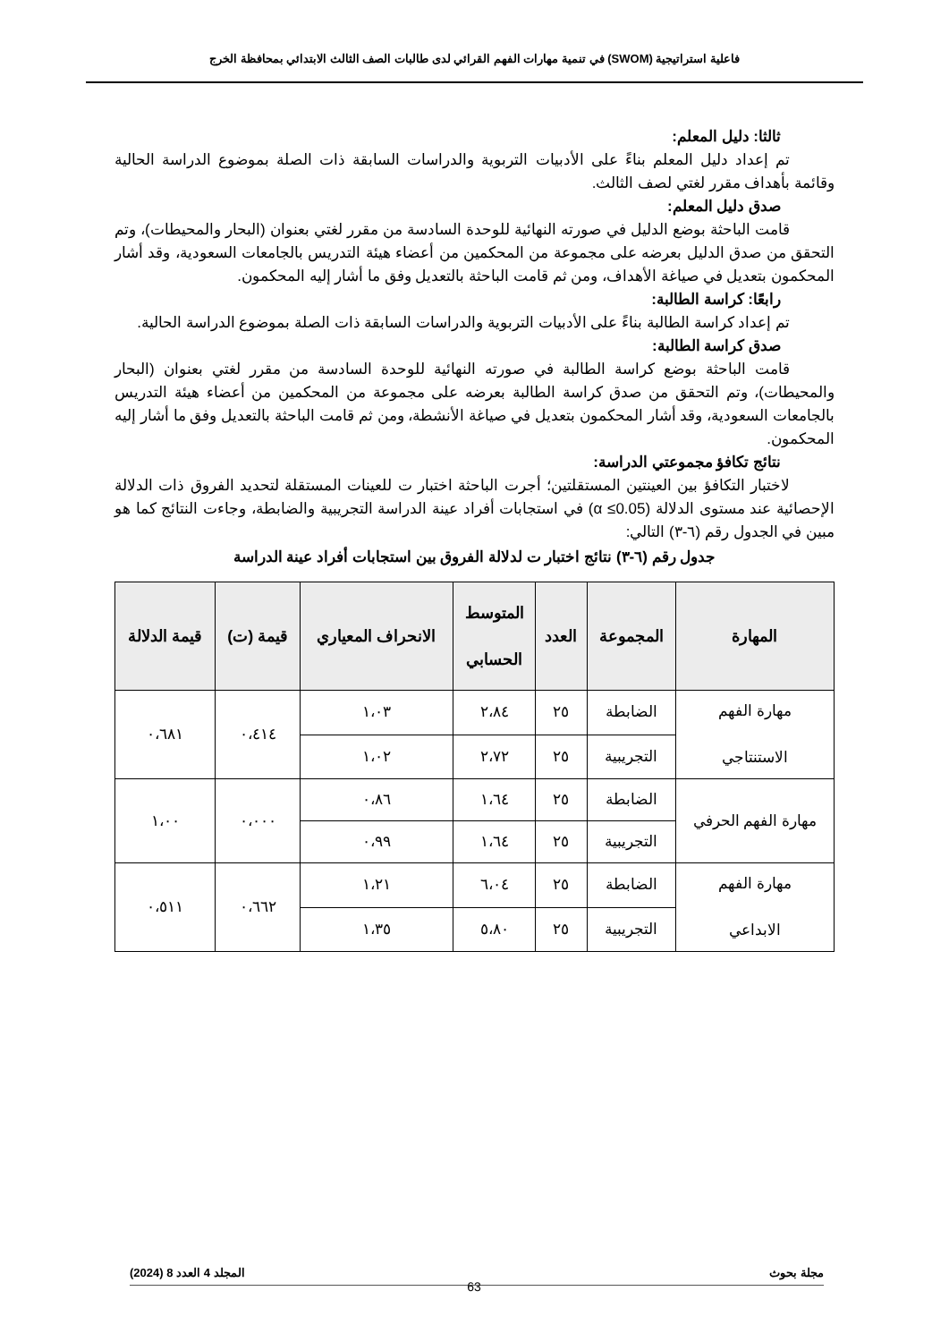فاعلية استراتيجية (SWOM) في تنمية مهارات الفهم القرائي لدى طالبات الصف الثالث الابتدائي بمحافظة الخرج
ثالثا: دليل المعلم:
تم إعداد دليل المعلم بناءً على الأدبيات التربوية والدراسات السابقة ذات الصلة بموضوع الدراسة الحالية وقائمة بأهداف مقرر لغتي لصف الثالث.
صدق دليل المعلم:
قامت الباحثة بوضع الدليل في صورته النهائية للوحدة السادسة من مقرر لغتي بعنوان (البحار والمحيطات)، وتم التحقق من صدق الدليل بعرضه على مجموعة من المحكمين من أعضاء هيئة التدريس بالجامعات السعودية، وقد أشار المحكمون بتعديل في صياغة الأهداف، ومن ثم قامت الباحثة بالتعديل وفق ما أشار إليه المحكمون.
رابعًا: كراسة الطالبة:
تم إعداد كراسة الطالبة بناءً على الأدبيات التربوية والدراسات السابقة ذات الصلة بموضوع الدراسة الحالية.
صدق كراسة الطالبة:
قامت الباحثة بوضع كراسة الطالبة في صورته النهائية للوحدة السادسة من مقرر لغتي بعنوان (البحار والمحيطات)، وتم التحقق من صدق كراسة الطالبة بعرضه على مجموعة من المحكمين من أعضاء هيئة التدريس بالجامعات السعودية، وقد أشار المحكمون بتعديل في صياغة الأنشطة، ومن ثم قامت الباحثة بالتعديل وفق ما أشار إليه المحكمون.
نتائج تكافؤ مجموعتي الدراسة:
لاختبار التكافؤ بين العينتين المستقلتين؛ أجرت الباحثة اختبار ت للعينات المستقلة لتحديد الفروق ذات الدلالة الإحصائية عند مستوى الدلالة (α ≤0.05) في استجابات أفراد عينة الدراسة التجريبية والضابطة، وجاءت النتائج كما هو مبين في الجدول رقم (٦-٣) التالي:
جدول رقم (٦-٣) نتائج اختبار ت لدلالة الفروق بين استجابات أفراد عينة الدراسة
| المهارة | المجموعة | العدد | المتوسط الحسابي | الانحراف المعياري | قيمة (ت) | قيمة الدلالة |
| --- | --- | --- | --- | --- | --- | --- |
| مهارة الفهم الاستنتاجي | الضابطة | ٢٥ | ٢،٨٤ | ١،٠٣ | ٠،٤١٤ | ٠،٦٨١ |
| | التجريبية | ٢٥ | ٢،٧٢ | ١،٠٢ | | |
| مهارة الفهم الحرفي | الضابطة | ٢٥ | ١،٦٤ | ٠،٨٦ | ٠،٠٠٠ | ١،٠٠ |
| | التجريبية | ٢٥ | ١،٦٤ | ٠،٩٩ | | |
| مهارة الفهم الابداعي | الضابطة | ٢٥ | ٦،٠٤ | ١،٢١ | ٠،٦٦٢ | ٠،٥١١ |
| | التجريبية | ٢٥ | ٥،٨٠ | ١،٣٥ | | |
مجلة بحوث المجلد 4 العدد 8 (2024)
63